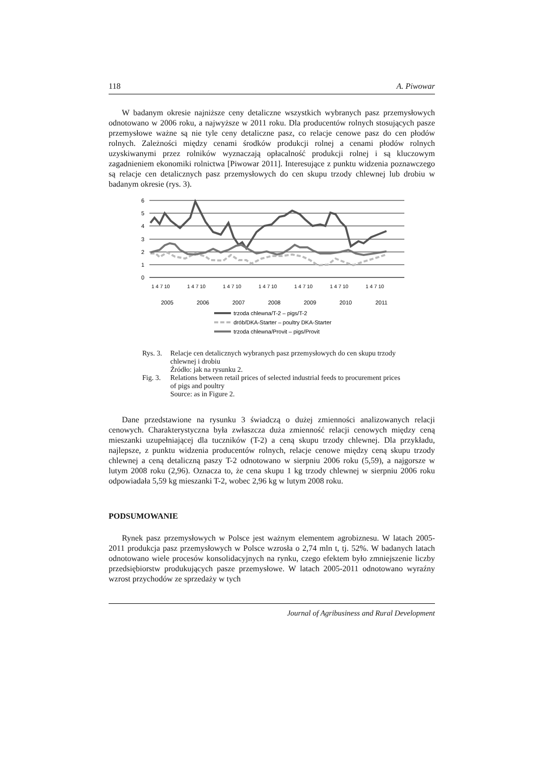118 A. Piwowar
W badanym okresie najniższe ceny detaliczne wszystkich wybranych pasz przemysłowych odnotowano w 2006 roku, a najwyższe w 2011 roku. Dla producentów rolnych stosujących pasze przemysłowe ważne są nie tyle ceny detaliczne pasz, co relacje cenowe pasz do cen płodów rolnych. Zależności między cenami środków produkcji rolnej a cenami płodów rolnych uzyskiwanymi przez rolników wyznaczają opłacalność produkcji rolnej i są kluczowym zagadnieniem ekonomiki rolnictwa [Piwowar 2011]. Interesujące z punktu widzenia poznawczego są relacje cen detalicznych pasz przemysłowych do cen skupu trzody chlewnej lub drobiu w badanym okresie (rys. 3).
6
5
4
3
2
1
0
1 4 7 10
1 4 7 10
1 4 7 10
1 4 7 10
1 4 7 10
1 4 7 10
1 4 7 10
2005
2006
2007
2008
2009
2010
2011
trzoda chlewna/T-2 – pigs/T-2
drób/DKA-Starter – poultry DKA-Starter
trzoda chlewna/Provit – pigs/Provit
Rys. 3. Relacje cen detalicznych wybranych pasz przemysłowych do cen skupu trzody chlewnej i drobiu
Źródło: jak na rysunku 2.
Fig. 3. Relations between retail prices of selected industrial feeds to procurement prices of pigs and poultry
Source: as in Figure 2.
Dane przedstawione na rysunku 3 świadczą o dużej zmienności analizowanych relacji cenowych. Charakterystyczna była zwłaszcza duża zmienność relacji cenowych między ceną mieszanki uzupełniającej dla tuczników (T-2) a ceną skupu trzody chlewnej. Dla przykładu, najlepsze, z punktu widzenia producentów rolnych, relacje cenowe między ceną skupu trzody chlewnej a ceną detaliczną paszy T-2 odnotowano w sierpniu 2006 roku (5,59), a najgorsze w lutym 2008 roku (2,96). Oznacza to, że cena skupu 1 kg trzody chlewnej w sierpniu 2006 roku odpowiadała 5,59 kg mieszanki T-2, wobec 2,96 kg w lutym 2008 roku.
PODSUMOWANIE
Rynek pasz przemysłowych w Polsce jest ważnym elementem agrobiznesu. W latach 2005-2011 produkcja pasz przemysłowych w Polsce wzrosła o 2,74 mln t, tj. 52%. W badanych latach odnotowano wiele procesów konsolidacyjnych na rynku, czego efektem było zmniejszenie liczby przedsiębiorstw produkujących pasze przemysłowe. W latach 2005-2011 odnotowano wyraźny wzrost przychodów ze sprzedaży w tych
Journal of Agribusiness and Rural Development